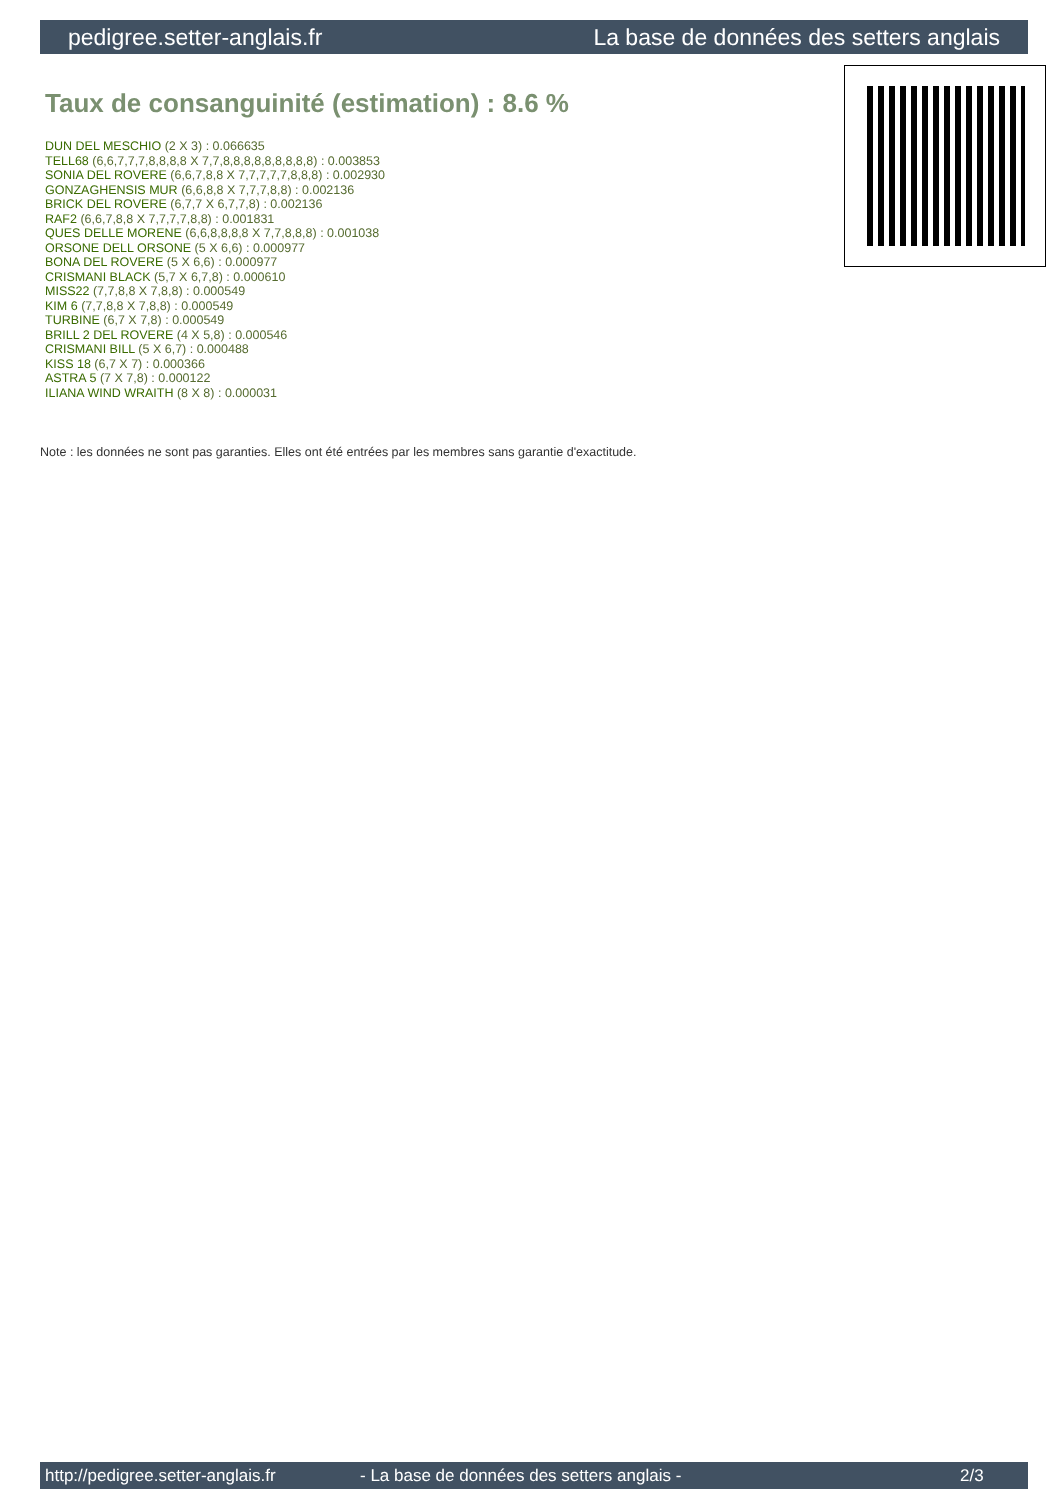pedigree.setter-anglais.fr La base de données des setters anglais
Taux de consanguinité (estimation) : 8.6 %
DUN DEL MESCHIO (2 X 3) : 0.066635
TELL68 (6,6,7,7,7,8,8,8,8 X 7,7,8,8,8,8,8,8,8,8,8) : 0.003853
SONIA DEL ROVERE (6,6,7,8,8 X 7,7,7,7,7,8,8,8) : 0.002930
GONZAGHENSIS MUR (6,6,8,8 X 7,7,7,8,8) : 0.002136
BRICK DEL ROVERE (6,7,7 X 6,7,7,8) : 0.002136
RAF2 (6,6,7,8,8 X 7,7,7,7,8,8) : 0.001831
QUES DELLE MORENE (6,6,8,8,8,8 X 7,7,8,8,8) : 0.001038
ORSONE DELL ORSONE (5 X 6,6) : 0.000977
BONA DEL ROVERE (5 X 6,6) : 0.000977
CRISMANI BLACK (5,7 X 6,7,8) : 0.000610
MISS22 (7,7,8,8 X 7,8,8) : 0.000549
KIM 6 (7,7,8,8 X 7,8,8) : 0.000549
TURBINE (6,7 X 7,8) : 0.000549
BRILL 2 DEL ROVERE (4 X 5,8) : 0.000546
CRISMANI BILL (5 X 6,7) : 0.000488
KISS 18 (6,7 X 7) : 0.000366
ASTRA 5 (7 X 7,8) : 0.000122
ILIANA WIND WRAITH (8 X 8) : 0.000031
Note : les données ne sont pas garanties. Elles ont été entrées par les membres sans garantie d'exactitude.
http://pedigree.setter-anglais.fr - La base de données des setters anglais - 2/3